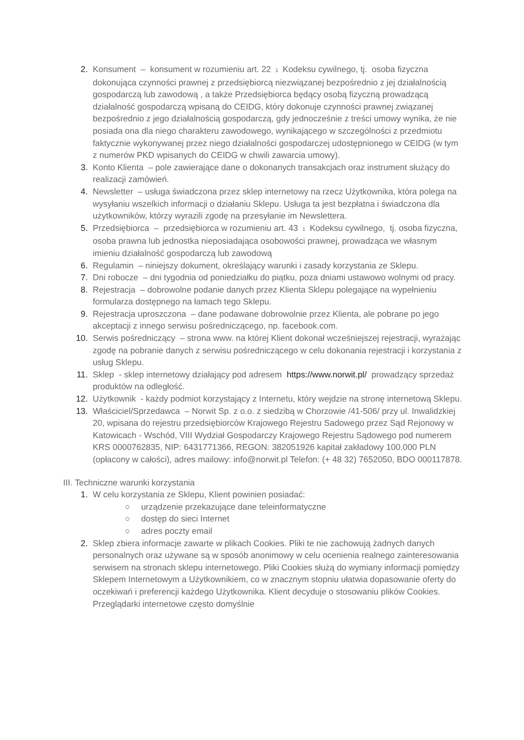2. Konsument – konsument w rozumieniu art. 22 <sup>1</sup> Kodeksu cywilnego, tj. osoba fizyczna dokonująca czynności prawnej z przedsiębiorcą niezwiązanej bezpośrednio z jej działalnością gospodarczą lub zawodową , a także Przedsiębiorca będący osobą fizyczną prowadzącą działalność gospodarczą wpisaną do CEIDG, który dokonuje czynności prawnej związanej bezpośrednio z jego działalnością gospodarczą, gdy jednocześnie z treści umowy wynika, że nie posiada ona dla niego charakteru zawodowego, wynikającego w szczególności z przedmiotu faktycznie wykonywanej przez niego działalności gospodarczej udostępnionego w CEIDG (w tym z numerów PKD wpisanych do CEIDG w chwili zawarcia umowy).
3. Konto Klienta – pole zawierające dane o dokonanych transakcjach oraz instrument służący do realizacji zamówień.
4. Newsletter – usługa świadczona przez sklep internetowy na rzecz Użytkownika, która polega na wysyłaniu wszelkich informacji o działaniu Sklepu. Usługa ta jest bezpłatna i świadczona dla użytkowników, którzy wyrazili zgodę na przesyłanie im Newslettera.
5. Przedsiębiorca – przedsiębiorca w rozumieniu art. 43 <sup>1</sup> Kodeksu cywilnego, tj. osoba fizyczna, osoba prawna lub jednostka nieposiadająca osobowości prawnej, prowadząca we własnym imieniu działalność gospodarczą lub zawodową
6. Regulamin – niniejszy dokument, określający warunki i zasady korzystania ze Sklepu.
7. Dni robocze – dni tygodnia od poniedziałku do piątku, poza dniami ustawowo wolnymi od pracy.
8. Rejestracja – dobrowolne podanie danych przez Klienta Sklepu polegające na wypełnieniu formularza dostępnego na łamach tego Sklepu.
9. Rejestracja uproszczona – dane podawane dobrowolnie przez Klienta, ale pobrane po jego akceptacji z innego serwisu pośredniczącego, np. facebook.com.
10. Serwis pośredniczący – strona www. na której Klient dokonał wcześniejszej rejestracji, wyrażając zgodę na pobranie danych z serwisu pośredniczącego w celu dokonania rejestracji i korzystania z usług Sklepu.
11. Sklep - sklep internetowy działający pod adresem https://www.norwit.pl/ prowadzący sprzedaż produktów na odległość.
12. Użytkownik - każdy podmiot korzystający z Internetu, który wejdzie na stronę internetową Sklepu.
13. Właściciel/Sprzedawca – Norwit Sp. z o.o. z siedzibą w Chorzowie /41-506/ przy ul. Inwalidzkiej 20, wpisana do rejestru przedsiębiorców Krajowego Rejestru Sadowego przez Sąd Rejonowy w Katowicach - Wschód, VIII Wydział Gospodarczy Krajowego Rejestru Sądowego pod numerem KRS 0000762835, NIP: 6431771366, REGON: 382051926 kapitał zakładowy 100.000 PLN (opłacony w całości), adres mailowy: info@norwit.pl Telefon: (+ 48 32) 7652050, BDO 000117878.
III. Techniczne warunki korzystania
1. W celu korzystania ze Sklepu, Klient powinien posiadać:
○ urządzenie przekazujące dane teleinformatyczne
○ dostęp do sieci Internet
○ adres poczty email
2. Sklep zbiera informacje zawarte w plikach Cookies. Pliki te nie zachowują żadnych danych personalnych oraz używane są w sposób anonimowy w celu ocenienia realnego zainteresowania serwisem na stronach sklepu internetowego. Pliki Cookies służą do wymiany informacji pomiędzy Sklepem Internetowym a Użytkownikiem, co w znacznym stopniu ułatwia dopasowanie oferty do oczekiwań i preferencji każdego Użytkownika. Klient decyduje o stosowaniu plików Cookies. Przeglądarki internetowe często domyślnie